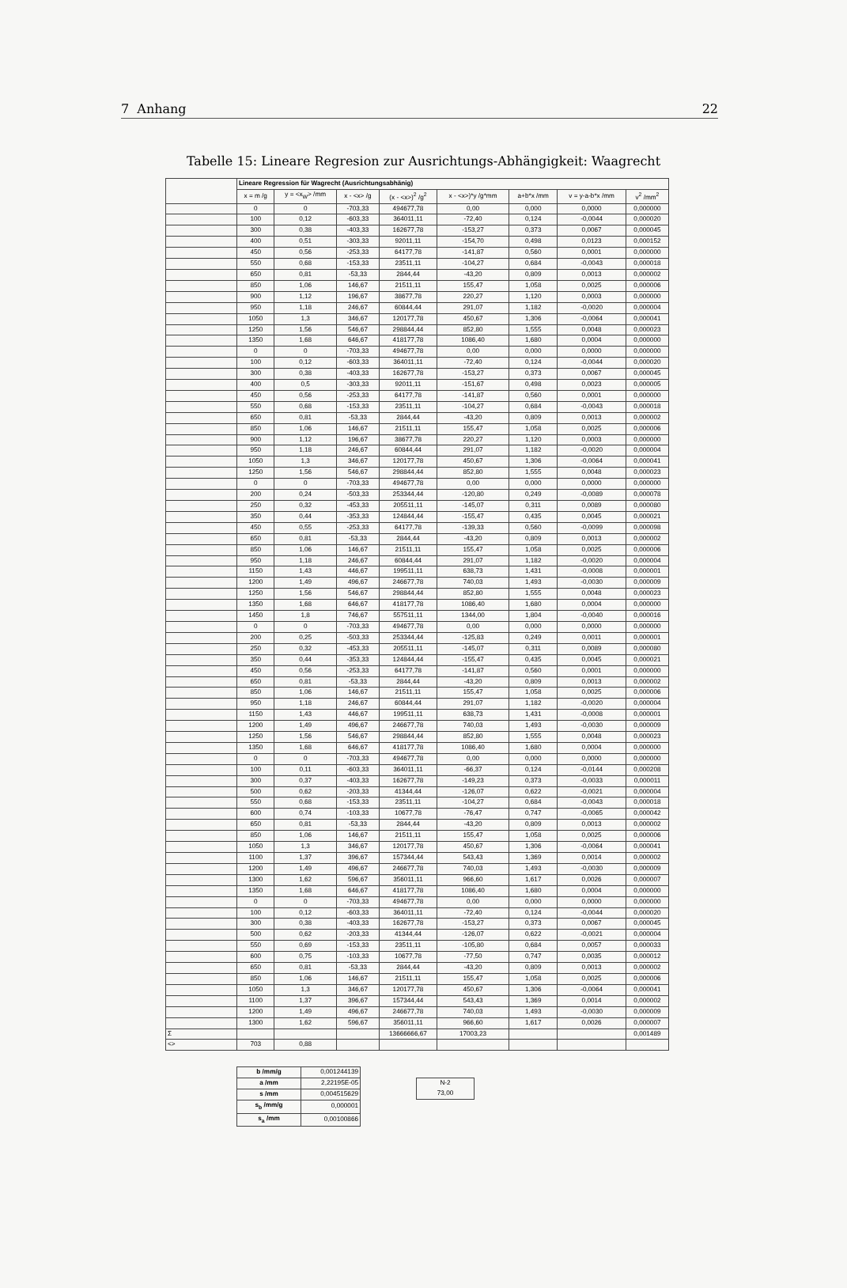7 Anhang 22
Tabelle 15: Lineare Regresion zur Ausrichtungs-Abhängigkeit: Waagrecht
| | Lineare Regression für Wagrecht (Ausrichtungsabhänig) | | | | | | | |
| | x = m /g | y = <x<sub>W</sub>> /mm | x - <x> /g | (x - <x>)<sup>2</sup> /g<sup>2</sup> | x - <x>)*y /g*mm | a+b*x /mm | v = y-a-b*x /mm | v<sup>2</sup> /mm<sup>2</sup> |
| | 0 | 0 | -703,33 | 494677,78 | 0,00 | 0,000 | 0,0000 | 0,000000 |
| | 100 | 0,12 | -603,33 | 364011,11 | -72,40 | 0,124 | -0,0044 | 0,000020 |
| | 300 | 0,38 | -403,33 | 162677,78 | -153,27 | 0,373 | 0,0067 | 0,000045 |
| | 400 | 0,51 | -303,33 | 92011,11 | -154,70 | 0,498 | 0,0123 | 0,000152 |
| | 450 | 0,56 | -253,33 | 64177,78 | -141,87 | 0,560 | 0,0001 | 0,000000 |
| | 550 | 0,68 | -153,33 | 23511,11 | -104,27 | 0,684 | -0,0043 | 0,000018 |
| | 650 | 0,81 | -53,33 | 2844,44 | -43,20 | 0,809 | 0,0013 | 0,000002 |
| | 850 | 1,06 | 146,67 | 21511,11 | 155,47 | 1,058 | 0,0025 | 0,000006 |
| | 900 | 1,12 | 196,67 | 38677,78 | 220,27 | 1,120 | 0,0003 | 0,000000 |
| | 950 | 1,18 | 246,67 | 60844,44 | 291,07 | 1,182 | -0,0020 | 0,000004 |
| | 1050 | 1,3 | 346,67 | 120177,78 | 450,67 | 1,306 | -0,0064 | 0,000041 |
| | 1250 | 1,56 | 546,67 | 298844,44 | 852,80 | 1,555 | 0,0048 | 0,000023 |
| | 1350 | 1,68 | 646,67 | 418177,78 | 1086,40 | 1,680 | 0,0004 | 0,000000 |
| | 0 | 0 | -703,33 | 494677,78 | 0,00 | 0,000 | 0,0000 | 0,000000 |
| | 100 | 0,12 | -603,33 | 364011,11 | -72,40 | 0,124 | -0,0044 | 0,000020 |
| | 300 | 0,38 | -403,33 | 162677,78 | -153,27 | 0,373 | 0,0067 | 0,000045 |
| | 400 | 0,5 | -303,33 | 92011,11 | -151,67 | 0,498 | 0,0023 | 0,000005 |
| | 450 | 0,56 | -253,33 | 64177,78 | -141,87 | 0,560 | 0,0001 | 0,000000 |
| | 550 | 0,68 | -153,33 | 23511,11 | -104,27 | 0,684 | -0,0043 | 0,000018 |
| | 650 | 0,81 | -53,33 | 2844,44 | -43,20 | 0,809 | 0,0013 | 0,000002 |
| | 850 | 1,06 | 146,67 | 21511,11 | 155,47 | 1,058 | 0,0025 | 0,000006 |
| | 900 | 1,12 | 196,67 | 38677,78 | 220,27 | 1,120 | 0,0003 | 0,000000 |
| | 950 | 1,18 | 246,67 | 60844,44 | 291,07 | 1,182 | -0,0020 | 0,000004 |
| | 1050 | 1,3 | 346,67 | 120177,78 | 450,67 | 1,306 | -0,0064 | 0,000041 |
| | 1250 | 1,56 | 546,67 | 298844,44 | 852,80 | 1,555 | 0,0048 | 0,000023 |
| | 0 | 0 | -703,33 | 494677,78 | 0,00 | 0,000 | 0,0000 | 0,000000 |
| | 200 | 0,24 | -503,33 | 253344,44 | -120,80 | 0,249 | -0,0089 | 0,000078 |
| | 250 | 0,32 | -453,33 | 205511,11 | -145,07 | 0,311 | 0,0089 | 0,000080 |
| | 350 | 0,44 | -353,33 | 124844,44 | -155,47 | 0,435 | 0,0045 | 0,000021 |
| | 450 | 0,55 | -253,33 | 64177,78 | -139,33 | 0,560 | -0,0099 | 0,000098 |
| | 650 | 0,81 | -53,33 | 2844,44 | -43,20 | 0,809 | 0,0013 | 0,000002 |
| | 850 | 1,06 | 146,67 | 21511,11 | 155,47 | 1,058 | 0,0025 | 0,000006 |
| | 950 | 1,18 | 246,67 | 60844,44 | 291,07 | 1,182 | -0,0020 | 0,000004 |
| | 1150 | 1,43 | 446,67 | 199511,11 | 638,73 | 1,431 | -0,0008 | 0,000001 |
| | 1200 | 1,49 | 496,67 | 246677,78 | 740,03 | 1,493 | -0,0030 | 0,000009 |
| | 1250 | 1,56 | 546,67 | 298844,44 | 852,80 | 1,555 | 0,0048 | 0,000023 |
| | 1350 | 1,68 | 646,67 | 418177,78 | 1086,40 | 1,680 | 0,0004 | 0,000000 |
| | 1450 | 1,8 | 746,67 | 557511,11 | 1344,00 | 1,804 | -0,0040 | 0,000016 |
| | 0 | 0 | -703,33 | 494677,78 | 0,00 | 0,000 | 0,0000 | 0,000000 |
| | 200 | 0,25 | -503,33 | 253344,44 | -125,83 | 0,249 | 0,0011 | 0,000001 |
| | 250 | 0,32 | -453,33 | 205511,11 | -145,07 | 0,311 | 0,0089 | 0,000080 |
| | 350 | 0,44 | -353,33 | 124844,44 | -155,47 | 0,435 | 0,0045 | 0,000021 |
| | 450 | 0,56 | -253,33 | 64177,78 | -141,87 | 0,560 | 0,0001 | 0,000000 |
| | 650 | 0,81 | -53,33 | 2844,44 | -43,20 | 0,809 | 0,0013 | 0,000002 |
| | 850 | 1,06 | 146,67 | 21511,11 | 155,47 | 1,058 | 0,0025 | 0,000006 |
| | 950 | 1,18 | 246,67 | 60844,44 | 291,07 | 1,182 | -0,0020 | 0,000004 |
| | 1150 | 1,43 | 446,67 | 199511,11 | 638,73 | 1,431 | -0,0008 | 0,000001 |
| | 1200 | 1,49 | 496,67 | 246677,78 | 740,03 | 1,493 | -0,0030 | 0,000009 |
| | 1250 | 1,56 | 546,67 | 298844,44 | 852,80 | 1,555 | 0,0048 | 0,000023 |
| | 1350 | 1,68 | 646,67 | 418177,78 | 1086,40 | 1,680 | 0,0004 | 0,000000 |
| | 0 | 0 | -703,33 | 494677,78 | 0,00 | 0,000 | 0,0000 | 0,000000 |
| | 100 | 0,11 | -603,33 | 364011,11 | -66,37 | 0,124 | -0,0144 | 0,000208 |
| | 300 | 0,37 | -403,33 | 162677,78 | -149,23 | 0,373 | -0,0033 | 0,000011 |
| | 500 | 0,62 | -203,33 | 41344,44 | -126,07 | 0,622 | -0,0021 | 0,000004 |
| | 550 | 0,68 | -153,33 | 23511,11 | -104,27 | 0,684 | -0,0043 | 0,000018 |
| | 600 | 0,74 | -103,33 | 10677,78 | -76,47 | 0,747 | -0,0065 | 0,000042 |
| | 650 | 0,81 | -53,33 | 2844,44 | -43,20 | 0,809 | 0,0013 | 0,000002 |
| | 850 | 1,06 | 146,67 | 21511,11 | 155,47 | 1,058 | 0,0025 | 0,000006 |
| | 1050 | 1,3 | 346,67 | 120177,78 | 450,67 | 1,306 | -0,0064 | 0,000041 |
| | 1100 | 1,37 | 396,67 | 157344,44 | 543,43 | 1,369 | 0,0014 | 0,000002 |
| | 1200 | 1,49 | 496,67 | 246677,78 | 740,03 | 1,493 | -0,0030 | 0,000009 |
| | 1300 | 1,62 | 596,67 | 356011,11 | 966,60 | 1,617 | 0,0026 | 0,000007 |
| | 1350 | 1,68 | 646,67 | 418177,78 | 1086,40 | 1,680 | 0,0004 | 0,000000 |
| | 0 | 0 | -703,33 | 494677,78 | 0,00 | 0,000 | 0,0000 | 0,000000 |
| | 100 | 0,12 | -603,33 | 364011,11 | -72,40 | 0,124 | -0,0044 | 0,000020 |
| | 300 | 0,38 | -403,33 | 162677,78 | -153,27 | 0,373 | 0,0067 | 0,000045 |
| | 500 | 0,62 | -203,33 | 41344,44 | -126,07 | 0,622 | -0,0021 | 0,000004 |
| | 550 | 0,69 | -153,33 | 23511,11 | -105,80 | 0,684 | 0,0057 | 0,000033 |
| | 600 | 0,75 | -103,33 | 10677,78 | -77,50 | 0,747 | 0,0035 | 0,000012 |
| | 650 | 0,81 | -53,33 | 2844,44 | -43,20 | 0,809 | 0,0013 | 0,000002 |
| | 850 | 1,06 | 146,67 | 21511,11 | 155,47 | 1,058 | 0,0025 | 0,000006 |
| | 1050 | 1,3 | 346,67 | 120177,78 | 450,67 | 1,306 | -0,0064 | 0,000041 |
| | 1100 | 1,37 | 396,67 | 157344,44 | 543,43 | 1,369 | 0,0014 | 0,000002 |
| | 1200 | 1,49 | 496,67 | 246677,78 | 740,03 | 1,493 | -0,0030 | 0,000009 |
| | 1300 | 1,62 | 596,67 | 356011,11 | 966,60 | 1,617 | 0,0026 | 0,000007 |
| Σ | | | | 13666666,67 | 17003,23 | | | 0,001489 |
| <> | 703 | 0,88 | | | | | | |
| b /mm/g | 0,001244139 |
| a /mm | 2,22195E-05 |
| s /mm | 0,004515629 |
| s<sub>b</sub> /mm/g | 0,000001 |
| s<sub>a</sub> /mm | 0,00100866 |
| N-2 |
| 73,00 |